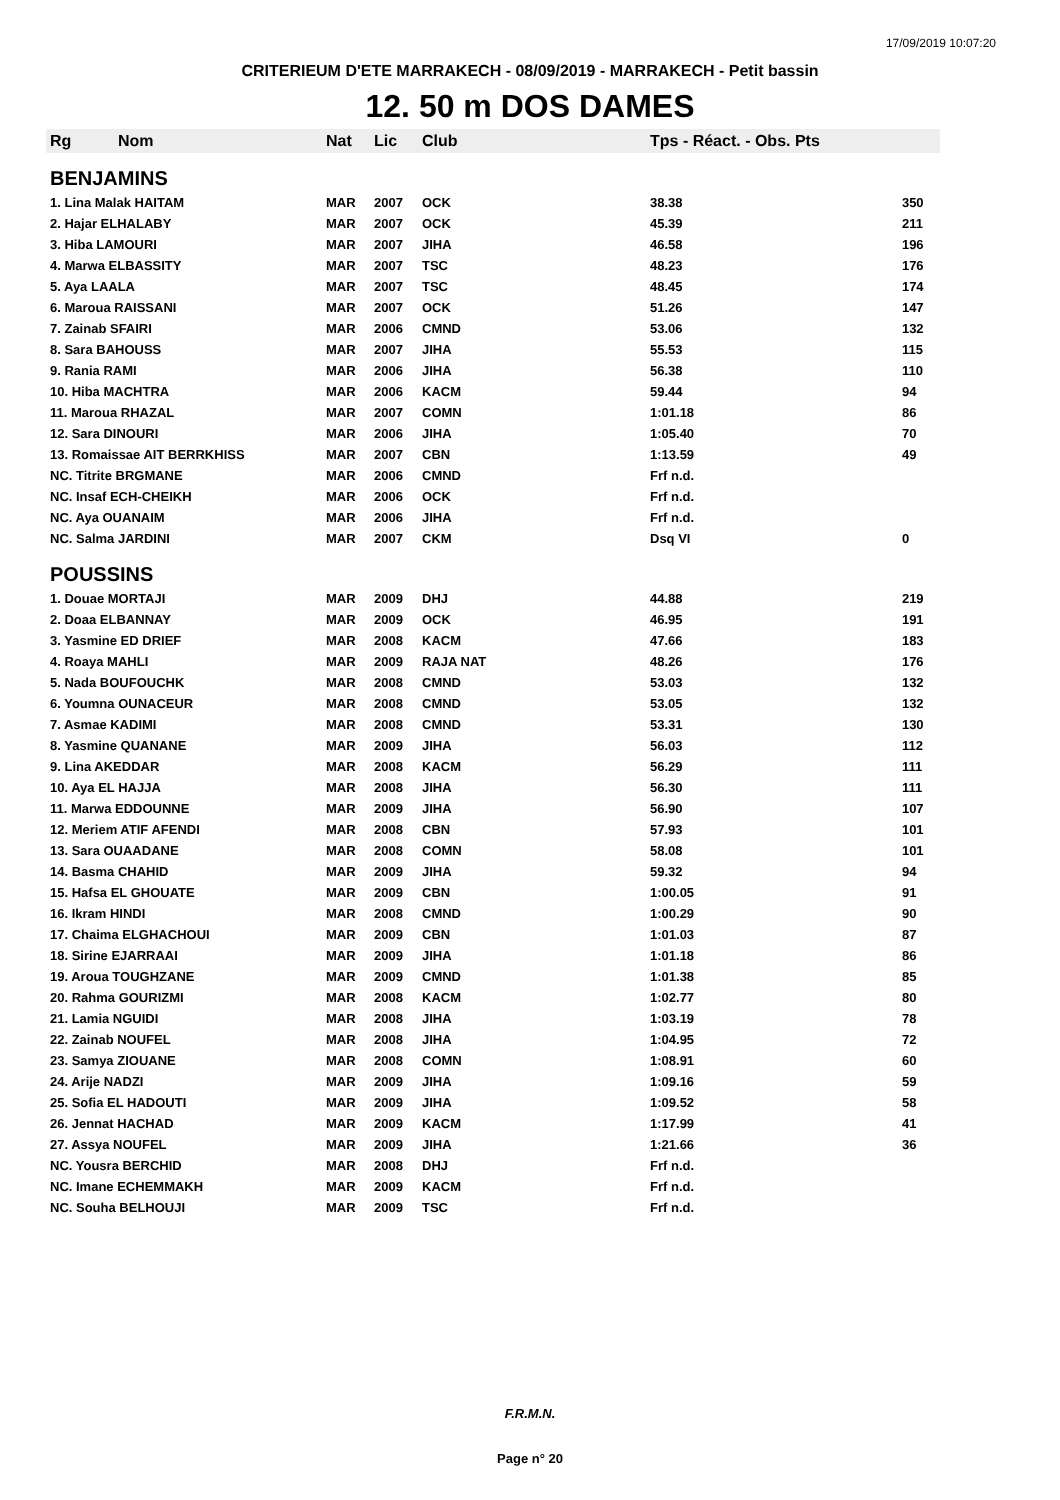17/09/2019 10:07:20
CRITERIEUM D'ETE MARRAKECH - 08/09/2019 - MARRAKECH - Petit bassin
12. 50 m DOS DAMES
| Rg | Nom | Nat | Lic | Club | Tps - Réact. - Obs. Pts | |
| --- | --- | --- | --- | --- | --- | --- |
| BENJAMINS | | | | | | |
| 1. Lina Malak HAITAM | | MAR | 2007 | OCK | 38.38 | 350 |
| 2. Hajar ELHALABY | | MAR | 2007 | OCK | 45.39 | 211 |
| 3. Hiba LAMOURI | | MAR | 2007 | JIHA | 46.58 | 196 |
| 4. Marwa ELBASSITY | | MAR | 2007 | TSC | 48.23 | 176 |
| 5. Aya LAALA | | MAR | 2007 | TSC | 48.45 | 174 |
| 6. Maroua RAISSANI | | MAR | 2007 | OCK | 51.26 | 147 |
| 7. Zainab SFAIRI | | MAR | 2006 | CMND | 53.06 | 132 |
| 8. Sara BAHOUSS | | MAR | 2007 | JIHA | 55.53 | 115 |
| 9. Rania RAMI | | MAR | 2006 | JIHA | 56.38 | 110 |
| 10. Hiba MACHTRA | | MAR | 2006 | KACM | 59.44 | 94 |
| 11. Maroua RHAZAL | | MAR | 2007 | COMN | 1:01.18 | 86 |
| 12. Sara DINOURI | | MAR | 2006 | JIHA | 1:05.40 | 70 |
| 13. Romaissae AIT BERRKHISS | | MAR | 2007 | CBN | 1:13.59 | 49 |
| NC. Titrite BRGMANE | | MAR | 2006 | CMND | Frf n.d. | |
| NC. Insaf ECH-CHEIKH | | MAR | 2006 | OCK | Frf n.d. | |
| NC. Aya OUANAIM | | MAR | 2006 | JIHA | Frf n.d. | |
| NC. Salma JARDINI | | MAR | 2007 | CKM | Dsq VI | 0 |
| POUSSINS | | | | | | |
| 1. Douae MORTAJI | | MAR | 2009 | DHJ | 44.88 | 219 |
| 2. Doaa ELBANNAY | | MAR | 2009 | OCK | 46.95 | 191 |
| 3. Yasmine ED DRIEF | | MAR | 2008 | KACM | 47.66 | 183 |
| 4. Roaya MAHLI | | MAR | 2009 | RAJA NAT | 48.26 | 176 |
| 5. Nada BOUFOUCHK | | MAR | 2008 | CMND | 53.03 | 132 |
| 6. Youmna OUNACEUR | | MAR | 2008 | CMND | 53.05 | 132 |
| 7. Asmae KADIMI | | MAR | 2008 | CMND | 53.31 | 130 |
| 8. Yasmine QUANANE | | MAR | 2009 | JIHA | 56.03 | 112 |
| 9. Lina AKEDDAR | | MAR | 2008 | KACM | 56.29 | 111 |
| 10. Aya EL HAJJA | | MAR | 2008 | JIHA | 56.30 | 111 |
| 11. Marwa EDDOUNNE | | MAR | 2009 | JIHA | 56.90 | 107 |
| 12. Meriem ATIF AFENDI | | MAR | 2008 | CBN | 57.93 | 101 |
| 13. Sara OUAADANE | | MAR | 2008 | COMN | 58.08 | 101 |
| 14. Basma CHAHID | | MAR | 2009 | JIHA | 59.32 | 94 |
| 15. Hafsa EL GHOUATE | | MAR | 2009 | CBN | 1:00.05 | 91 |
| 16. Ikram HINDI | | MAR | 2008 | CMND | 1:00.29 | 90 |
| 17. Chaima ELGHACHOUI | | MAR | 2009 | CBN | 1:01.03 | 87 |
| 18. Sirine EJARRAAI | | MAR | 2009 | JIHA | 1:01.18 | 86 |
| 19. Aroua TOUGHZANE | | MAR | 2009 | CMND | 1:01.38 | 85 |
| 20. Rahma GOURIZMI | | MAR | 2008 | KACM | 1:02.77 | 80 |
| 21. Lamia NGUIDI | | MAR | 2008 | JIHA | 1:03.19 | 78 |
| 22. Zainab NOUFEL | | MAR | 2008 | JIHA | 1:04.95 | 72 |
| 23. Samya ZIOUANE | | MAR | 2008 | COMN | 1:08.91 | 60 |
| 24. Arije NADZI | | MAR | 2009 | JIHA | 1:09.16 | 59 |
| 25. Sofia EL HADOUTI | | MAR | 2009 | JIHA | 1:09.52 | 58 |
| 26. Jennat HACHAD | | MAR | 2009 | KACM | 1:17.99 | 41 |
| 27. Assya NOUFEL | | MAR | 2009 | JIHA | 1:21.66 | 36 |
| NC. Yousra BERCHID | | MAR | 2008 | DHJ | Frf n.d. | |
| NC. Imane ECHEMMAKH | | MAR | 2009 | KACM | Frf n.d. | |
| NC. Souha BELHOUJI | | MAR | 2009 | TSC | Frf n.d. | |
F.R.M.N.
Page n° 20